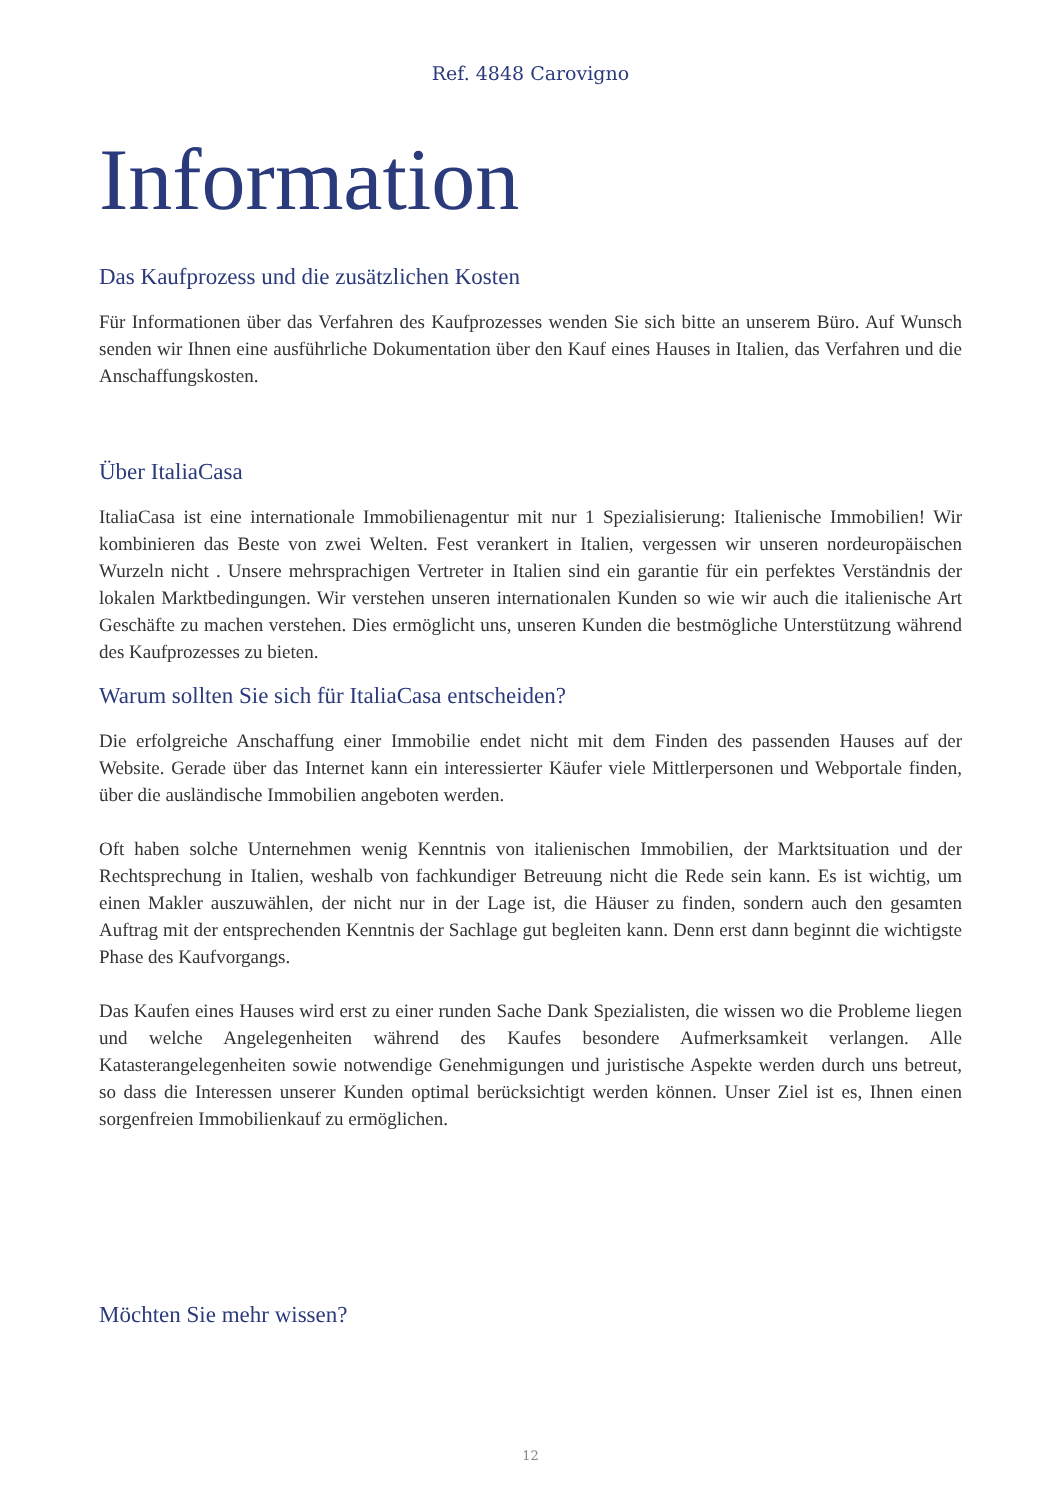Ref. 4848 Carovigno
Information
Das Kaufprozess und die zusätzlichen Kosten
Für Informationen über das Verfahren des Kaufprozesses wenden Sie sich bitte an unserem Büro. Auf Wunsch senden wir Ihnen eine ausführliche Dokumentation über den Kauf eines Hauses in Italien, das Verfahren und die Anschaffungskosten.
Über ItaliaCasa
ItaliaCasa ist eine internationale Immobilienagentur mit nur 1 Spezialisierung: Italienische Immobilien! Wir kombinieren das Beste von zwei Welten. Fest verankert in Italien, vergessen wir unseren nordeuropäischen Wurzeln nicht . Unsere mehrsprachigen Vertreter in Italien sind ein garantie für ein perfektes Verständnis der lokalen Marktbedingungen. Wir verstehen unseren internationalen Kunden so wie wir auch die italienische Art Geschäfte zu machen verstehen. Dies ermöglicht uns, unseren Kunden die bestmögliche Unterstützung während des Kaufprozesses zu bieten.
Warum sollten Sie sich für ItaliaCasa entscheiden?
Die erfolgreiche Anschaffung einer Immobilie endet nicht mit dem Finden des passenden Hauses auf der Website. Gerade über das Internet kann ein interessierter Käufer viele Mittlerpersonen und Webportale finden, über die ausländische Immobilien angeboten werden.
Oft haben solche Unternehmen wenig Kenntnis von italienischen Immobilien, der Marktsituation und der Rechtsprechung in Italien, weshalb von fachkundiger Betreuung nicht die Rede sein kann. Es ist wichtig, um einen Makler auszuwählen, der nicht nur in der Lage ist, die Häuser zu finden, sondern auch den gesamten Auftrag mit der entsprechenden Kenntnis der Sachlage gut begleiten kann. Denn erst dann beginnt die wichtigste Phase des Kaufvorgangs.
Das Kaufen eines Hauses wird erst zu einer runden Sache Dank Spezialisten, die wissen wo die Probleme liegen und welche Angelegenheiten während des Kaufes besondere Aufmerksamkeit verlangen. Alle Katasterangelegenheiten sowie notwendige Genehmigungen und juristische Aspekte werden durch uns betreut, so dass die Interessen unserer Kunden optimal berücksichtigt werden können. Unser Ziel ist es, Ihnen einen sorgenfreien Immobilienkauf zu ermöglichen.
Möchten Sie mehr wissen?
12